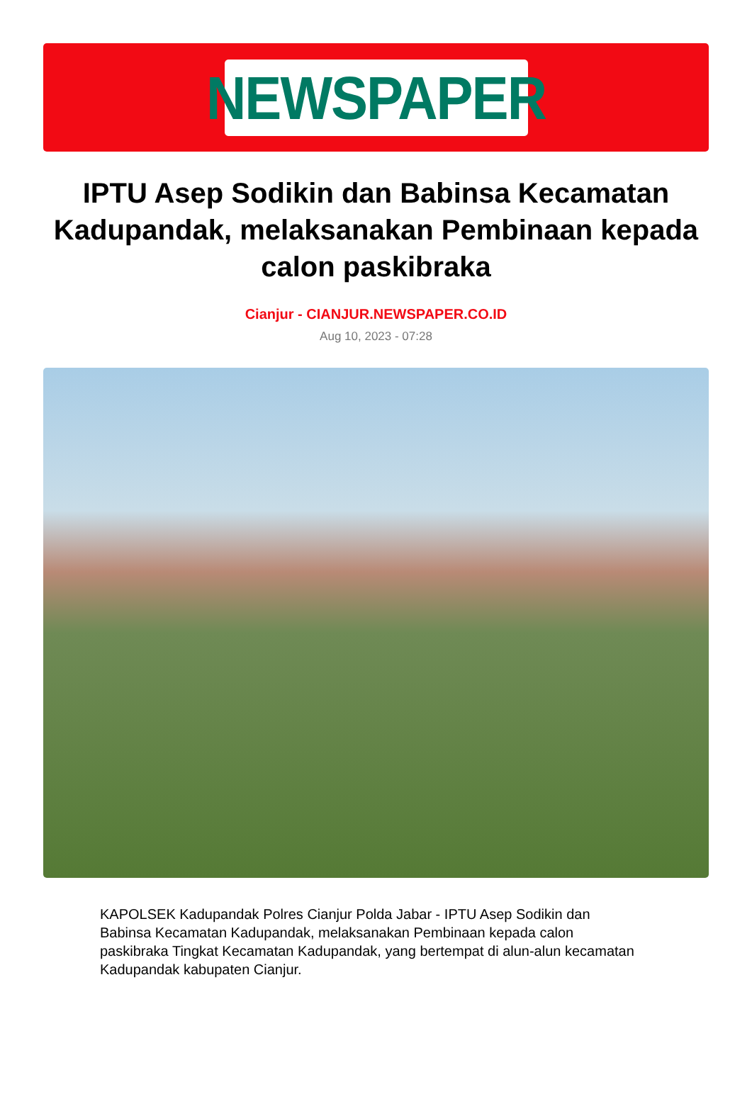NEWSPAPER
IPTU Asep Sodikin dan Babinsa Kecamatan Kadupandak, melaksanakan Pembinaan kepada calon paskibraka
Cianjur - CIANJUR.NEWSPAPER.CO.ID
Aug 10, 2023 - 07:28
KAPOLSEK Kadupandak Polres Cianjur Polda Jabar - IPTU Asep Sodikin dan Babinsa Kecamatan Kadupandak, melaksanakan Pembinaan kepada calon paskibraka Tingkat Kecamatan Kadupandak, yang bertempat di alun-alun kecamatan Kadupandak kabupaten Cianjur.